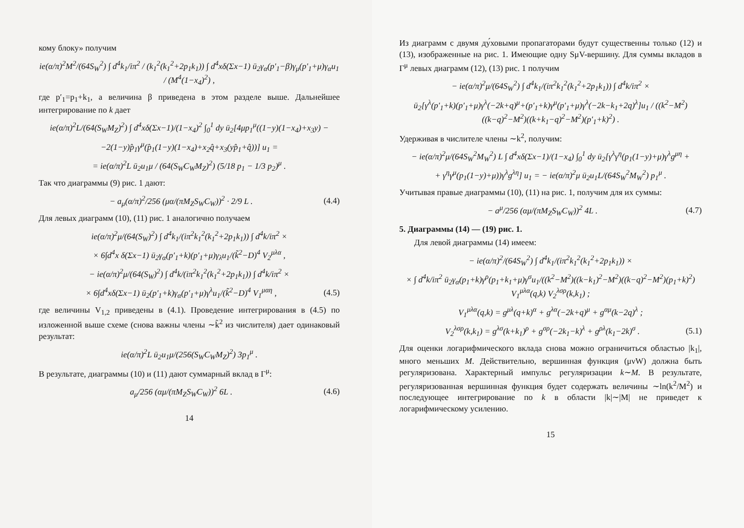кому блоку» получим
ie(α/π)<sup>2</sup>M<sup>2</sup>/(64S<sub>W</sub><sup>2</sup>) ∫ d<sup>4</sup>k<sub>1</sub>/iπ<sup>2</sup> / (k<sub>1</sub><sup>2</sup>(k<sub>1</sub><sup>2</sup>+2p<sub>1</sub>k<sub>1</sub>)) ∫ d<sup>4</sup>xδ(Σx−1) ū<sub>2</sub>γ<sub>α</sub>(p′<sub>1</sub>−β)γ<sub>μ</sub>(p′<sub>1</sub>+μ)γ<sub>α</sub>u<sub>1</sub> / (M<sup>4</sup>(1−x<sub>4</sub>)<sup>2</sup>) ,
где p′<sub>1</sub>=p<sub>1</sub>+k<sub>1</sub>, а величина β приведена в этом разделе выше. Дальнейшее интегрирование по k дает
ie(α/π)<sup>2</sup>L/(64(S<sub>W</sub>M<sub>Z</sub>)<sup>2</sup>) ∫ d<sup>4</sup>xδ(Σx−1)/(1−x<sub>4</sub>)<sup>2</sup> ∫<sub>0</sub><sup>1</sup> dy ū<sub>2</sub>[4μp<sub>1</sub><sup>μ</sup>((1−y)(1−x<sub>4</sub>)+x<sub>3</sub>y) −
−2(1−y)p̂<sub>1</sub>γ<sup>μ</sup>(p̂<sub>1</sub>(1−y)(1−x<sub>4</sub>)+x<sub>2</sub>q̂+x<sub>3</sub>(yp̂<sub>1</sub>+q̂))] u<sub>1</sub> =
= ie(α/π)<sup>2</sup>L ū<sub>2</sub>u<sub>1</sub>μ / (64(S<sub>W</sub>C<sub>W</sub>M<sub>Z</sub>)<sup>2</sup>) (5/18 p<sub>1</sub> − 1/3 p<sub>2</sub>)<sup>μ</sup> .
Так что диаграммы (9) рис. 1 дают:
− a<sub>μ</sub>(α/π)<sup>2</sup>/256 (μα/(πM<sub>Z</sub>S<sub>W</sub>C<sub>W</sub>))<sup>2</sup> · 2/9 L . (4.4)
Для левых диаграмм (10), (11) рис. 1 аналогично получаем
ie(α/π)<sup>2</sup>μ/(64(S<sub>W</sub>)<sup>2</sup>) ∫ d<sup>4</sup>k<sub>1</sub>/(iπ<sup>2</sup>k<sub>1</sub><sup>2</sup>(k<sub>1</sub><sup>2</sup>+2p<sub>1</sub>k<sub>1</sub>)) ∫ d<sup>4</sup>k/iπ<sup>2</sup> ×
× 6∫d<sup>4</sup>x δ(Σx−1) ū<sub>2</sub>γ<sub>α</sub>(p′<sub>1</sub>+k)(p′<sub>1</sub>+μ)γ<sub>λ</sub>u<sub>1</sub>/(k̃<sup>2</sup>−D)<sup>4</sup> V<sub>2</sub><sup>μλα</sup> ,
− ie(α/π)<sup>2</sup>μ/(64(S<sub>W</sub>)<sup>2</sup>) ∫ d<sup>4</sup>k/(iπ<sup>2</sup>k<sub>1</sub><sup>2</sup>(k<sub>1</sub><sup>2</sup>+2p<sub>1</sub>k<sub>1</sub>)) ∫ d<sup>4</sup>k/iπ<sup>2</sup> ×
× 6∫d<sup>4</sup>xδ(Σx−1) ū<sub>2</sub>(p′<sub>1</sub>+k)γ<sub>α</sub>(p′<sub>1</sub>+μ)γ<sup>λ</sup>u<sub>1</sub>/(k̃<sup>2</sup>−D)<sup>4</sup> V<sub>1</sub><sup>μαη</sup> , (4.5)
где величины V<sub>1,2</sub> приведены в (4.1). Проведение интегрирования в (4.5) по изложенной выше схеме (снова важны члены ∼k̃<sup>2</sup> из числителя) дает одинаковый результат:
ie(α/π)<sup>2</sup>L ū<sub>2</sub>u<sub>1</sub>μ/(256(S<sub>W</sub>C<sub>W</sub>M<sub>Z</sub>)<sup>2</sup>) 3p<sub>1</sub><sup>μ</sup> .
В результате, диаграммы (10) и (11) дают суммарный вклад в Γ<sup>μ</sup>:
a<sub>μ</sub>/256 (αμ/(πM<sub>Z</sub>S<sub>W</sub>C<sub>W</sub>))<sup>2</sup> 6L . (4.6)
14
Из диаграмм с двумя ду́ховыми пропагаторами будут существенны только (12) и (13), изображенные на рис. 1. Имеющие одну SμV-вершину. Для суммы вкладов в Γ<sup>μ</sup> левых диаграмм (12), (13) рис. 1 получим
− ie(α/π)<sup>2</sup>μ/(64S<sub>W</sub><sup>2</sup>) ∫ d<sup>4</sup>k<sub>1</sub>/(iπ<sup>2</sup>k<sub>1</sub><sup>2</sup>(k<sub>1</sub><sup>2</sup>+2p<sub>1</sub>k<sub>1</sub>)) ∫ d<sup>4</sup>k/iπ<sup>2</sup> ×
ū<sub>2</sub>[γ<sup>λ</sup>(p′<sub>1</sub>+k)(p′<sub>1</sub>+μ)γ<sup>λ</sup>(−2k+q)<sup>μ</sup>+(p′<sub>1</sub>+k)γ<sup>μ</sup>(p′<sub>1</sub>+μ)γ<sup>λ</sup>(−2k−k<sub>1</sub>+2q)<sup>λ</sup>]u<sub>1</sub> / ((k<sup>2</sup>−M<sup>2</sup>)((k−q)<sup>2</sup>−M<sup>2</sup>)((k+k<sub>1</sub>−q)<sup>2</sup>−M<sup>2</sup>)(p′<sub>1</sub>+k)<sup>2</sup>) .
Удерживая в числителе члены ∼k<sup>2</sup>, получим:
− ie(α/π)<sup>2</sup>μ/(64S<sub>W</sub><sup>2</sup>M<sub>W</sub><sup>2</sup>) L ∫ d<sup>4</sup>xδ(Σx−1)/(1−x<sub>4</sub>) ∫<sub>0</sub><sup>1</sup> dy ū<sub>2</sub>[γ<sup>λ</sup>γ<sup>η</sup>(p<sub>1</sub>(1−y)+μ)γ<sup>λ</sup>g<sup>μη</sup> +
+ γ<sup>η</sup>γ<sup>μ</sup>(p<sub>1</sub>(1−y)+μ))γ<sup>λ</sup>g<sup>λη</sup>] u<sub>1</sub> = − ie(α/π)<sup>2</sup>μ ū<sub>2</sub>u<sub>1</sub>L/(64S<sub>W</sub><sup>2</sup>M<sub>W</sub><sup>2</sup>) p<sub>1</sub><sup>μ</sup> .
Учитывая правые диаграммы (10), (11) на рис. 1, получим для их суммы:
− a<sup>μ</sup>/256 (αμ/(πM<sub>Z</sub>S<sub>W</sub>C<sub>W</sub>))<sup>2</sup> 4L . (4.7)
5. Диаграммы (14) — (19) рис. 1.
Для левой диаграммы (14) имеем:
− ie(α/π)<sup>2</sup>/(64S<sub>W</sub><sup>2</sup>) ∫ d<sup>4</sup>k<sub>1</sub>/(iπ<sup>2</sup>k<sub>1</sub><sup>2</sup>(k<sub>1</sub><sup>2</sup>+2p<sub>1</sub>k<sub>1</sub>)) ×
× ∫ d<sup>4</sup>k/iπ<sup>2</sup> ū<sub>2</sub>γ<sub>α</sub>(p<sub>1</sub>+k)γ<sup>ρ</sup>(p<sub>1</sub>+k<sub>1</sub>+μ)γ<sup>σ</sup>u<sub>1</sub>/((k<sup>2</sup>−M<sup>2</sup>)((k−k<sub>1</sub>)<sup>2</sup>−M<sup>2</sup>)((k−q)<sup>2</sup>−M<sup>2</sup>)(p<sub>1</sub>+k)<sup>2</sup>) V<sub>1</sub><sup>μλα</sup>(q,k) V<sub>2</sub><sup>λσρ</sup>(k,k<sub>1</sub>) ;
V<sub>1</sub><sup>μλα</sup>(q,k) = g<sup>μλ</sup>(q+k)<sup>α</sup> + g<sup>λα</sup>(−2k+q)<sup>μ</sup> + g<sup>αμ</sup>(k−2q)<sup>λ</sup> ;
V<sub>2</sub><sup>λσρ</sup>(k,k<sub>1</sub>) = g<sup>λσ</sup>(k+k<sub>1</sub>)<sup>ρ</sup> + g<sup>σρ</sup>(−2k<sub>1</sub>−k)<sup>λ</sup> + g<sup>ρλ</sup>(k<sub>1</sub>−2k)<sup>σ</sup> . (5.1)
Для оценки логарифмического вклада снова можно ограничиться областью |k<sub>1</sub>|, много меньших M. Действительно, вершинная функция (μνW) должна быть регуляризована. Характерный импульс регуляризации k∼M. В результате, регуляризованная вершинная функция будет содержать величины ∼ln(k<sup>2</sup>/M<sup>2</sup>) и последующее интегрирование по k в области |k|∼|M| не приведет к логарифмическому усилению.
15